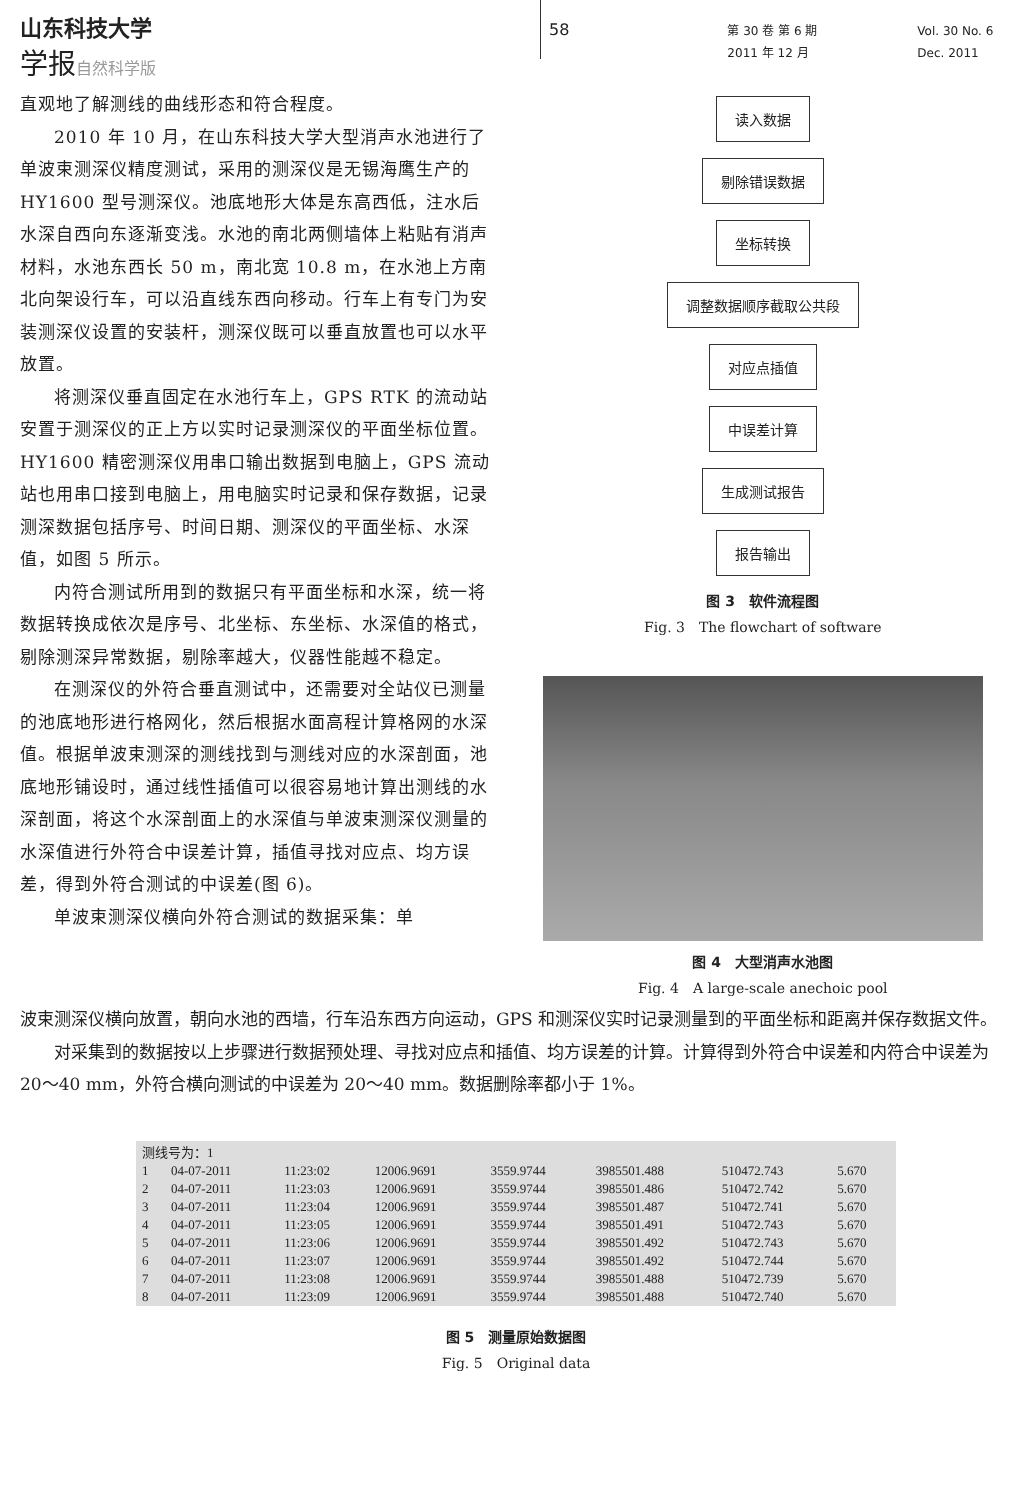山东科技大学
学报 自然科学版
58
第 30 卷 第 6 期
2011 年 12 月
Vol. 30 No. 6
Dec. 2011
直观地了解测线的曲线形态和符合程度。
2010 年 10 月，在山东科技大学大型消声水池进行了单波束测深仪精度测试，采用的测深仪是无锡海鹰生产的 HY1600 型号测深仪。池底地形大体是东高西低，注水后水深自西向东逐渐变浅。水池的南北两侧墙体上粘贴有消声材料，水池东西长 50 m，南北宽 10.8 m，在水池上方南北向架设行车，可以沿直线东西向移动。行车上有专门为安装测深仪设置的安装杆，测深仪既可以垂直放置也可以水平放置。
将测深仪垂直固定在水池行车上，GPS RTK 的流动站安置于测深仪的正上方以实时记录测深仪的平面坐标位置。HY1600 精密测深仪用串口输出数据到电脑上，GPS 流动站也用串口接到电脑上，用电脑实时记录和保存数据，记录测深数据包括序号、时间日期、测深仪的平面坐标、水深值，如图 5 所示。
内符合测试所用到的数据只有平面坐标和水深，统一将数据转换成依次是序号、北坐标、东坐标、水深值的格式，剔除测深异常数据，剔除率越大，仪器性能越不稳定。
在测深仪的外符合垂直测试中，还需要对全站仪已测量的池底地形进行格网化，然后根据水面高程计算格网的水深值。根据单波束测深的测线找到与测线对应的水深剖面，池底地形铺设时，通过线性插值可以很容易地计算出测线的水深剖面，将这个水深剖面上的水深值与单波束测深仪测量的水深值进行外符合中误差计算，插值寻找对应点、均方误差，得到外符合测试的中误差(图 6)。
单波束测深仪横向外符合测试的数据采集：单
读入数据
剔除错误数据
坐标转换
调整数据顺序截取公共段
对应点插值
中误差计算
生成测试报告
报告输出
图 3　软件流程图
Fig. 3　The flowchart of software
图 4　大型消声水池图
Fig. 4　A large-scale anechoic pool
波束测深仪横向放置，朝向水池的西墙，行车沿东西方向运动，GPS 和测深仪实时记录测量到的平面坐标和距离并保存数据文件。
对采集到的数据按以上步骤进行数据预处理、寻找对应点和插值、均方误差的计算。计算得到外符合中误差和内符合中误差为 20～40 mm，外符合横向测试的中误差为 20～40 mm。数据删除率都小于 1%。
| 测线号为：1 | | | | | | | |
| 1 | 04-07-2011 | 11:23:02 | 12006.9691 | 3559.9744 | 3985501.488 | 510472.743 | 5.670 |
| 2 | 04-07-2011 | 11:23:03 | 12006.9691 | 3559.9744 | 3985501.486 | 510472.742 | 5.670 |
| 3 | 04-07-2011 | 11:23:04 | 12006.9691 | 3559.9744 | 3985501.487 | 510472.741 | 5.670 |
| 4 | 04-07-2011 | 11:23:05 | 12006.9691 | 3559.9744 | 3985501.491 | 510472.743 | 5.670 |
| 5 | 04-07-2011 | 11:23:06 | 12006.9691 | 3559.9744 | 3985501.492 | 510472.743 | 5.670 |
| 6 | 04-07-2011 | 11:23:07 | 12006.9691 | 3559.9744 | 3985501.492 | 510472.744 | 5.670 |
| 7 | 04-07-2011 | 11:23:08 | 12006.9691 | 3559.9744 | 3985501.488 | 510472.739 | 5.670 |
| 8 | 04-07-2011 | 11:23:09 | 12006.9691 | 3559.9744 | 3985501.488 | 510472.740 | 5.670 |
图 5　测量原始数据图
Fig. 5　Original data